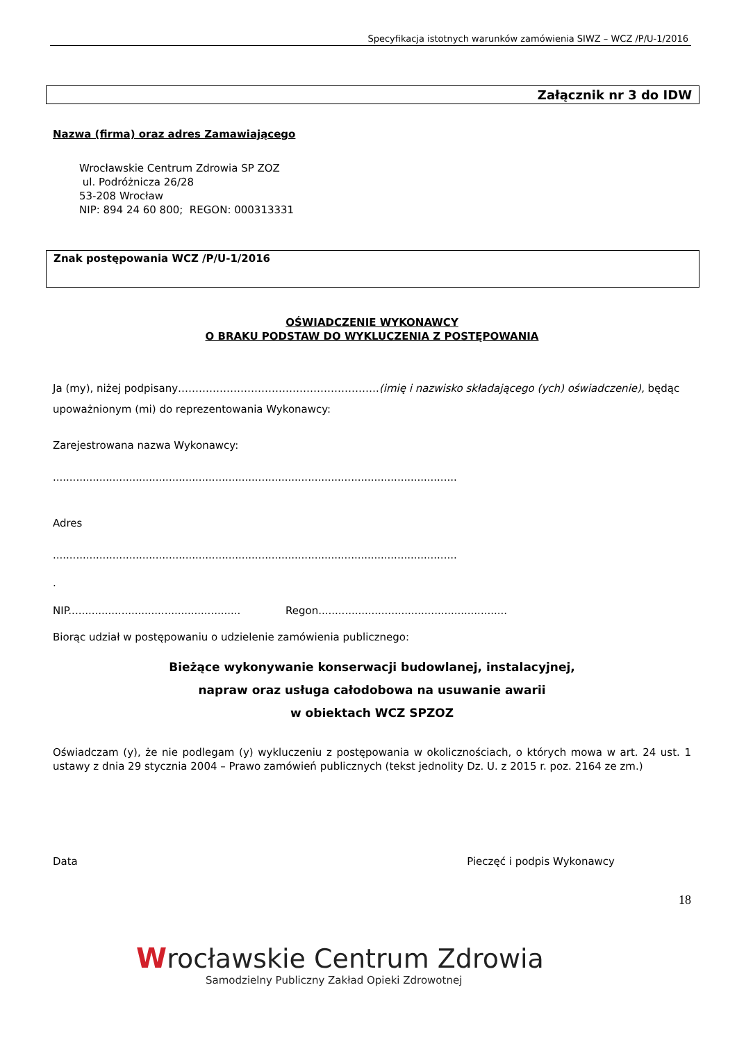Specyfikacja istotnych warunków zamówienia SIWZ – WCZ /P/U-1/2016
Załącznik nr 3 do IDW
Nazwa (firma) oraz adres Zamawiającego
Wrocławskie Centrum Zdrowia SP ZOZ
ul. Podróżnicza 26/28
53-208 Wrocław
NIP: 894 24 60 800; REGON: 000313331
Znak postępowania WCZ /P/U-1/2016
OŚWIADCZENIE WYKONAWCY
O BRAKU PODSTAW DO WYKLUCZENIA Z POSTĘPOWANIA
Ja (my), niżej podpisany………………………………………………….(imię i nazwisko składającego (ych) oświadczenie), będąc upoważnionym (mi) do reprezentowania Wykonawcy:
Zarejestrowana nazwa Wykonawcy:
..........................................................................................................................
Adres
..........................................................................................................................
.
NIP.................................................... Regon.........................................................
Biorąc udział w postępowaniu o udzielenie zamówienia publicznego:
Bieżące wykonywanie konserwacji budowlanej, instalacyjnej,
napraw oraz usługa całodobowa na usuwanie awarii
w obiektach WCZ SPZOZ
Oświadczam (y), że nie podlegam (y) wykluczeniu z postępowania w okolicznościach, o których mowa w art. 24 ust. 1 ustawy z dnia 29 stycznia 2004 – Prawo zamówień publicznych (tekst jednolity Dz. U. z 2015 r. poz. 2164 ze zm.)
Data Pieczęć i podpis Wykonawcy
18
Wrocławskie Centrum Zdrowia
Samodzielny Publiczny Zakład Opieki Zdrowotnej